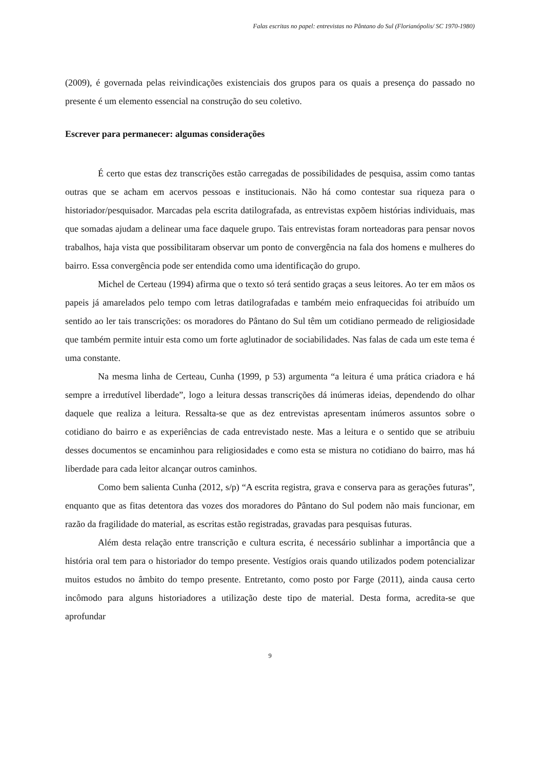Falas escritas no papel: entrevistas no Pântano do Sul (Florianópolis/ SC 1970-1980)
(2009), é governada pelas reivindicações existenciais dos grupos para os quais a presença do passado no presente é um elemento essencial na construção do seu coletivo.
Escrever para permanecer: algumas considerações
É certo que estas dez transcrições estão carregadas de possibilidades de pesquisa, assim como tantas outras que se acham em acervos pessoas e institucionais. Não há como contestar sua riqueza para o historiador/pesquisador. Marcadas pela escrita datilografada, as entrevistas expõem histórias individuais, mas que somadas ajudam a delinear uma face daquele grupo. Tais entrevistas foram norteadoras para pensar novos trabalhos, haja vista que possibilitaram observar um ponto de convergência na fala dos homens e mulheres do bairro. Essa convergência pode ser entendida como uma identificação do grupo.
Michel de Certeau (1994) afirma que o texto só terá sentido graças a seus leitores. Ao ter em mãos os papeis já amarelados pelo tempo com letras datilografadas e também meio enfraquecidas foi atribuído um sentido ao ler tais transcrições: os moradores do Pântano do Sul têm um cotidiano permeado de religiosidade que também permite intuir esta como um forte aglutinador de sociabilidades. Nas falas de cada um este tema é uma constante.
Na mesma linha de Certeau, Cunha (1999, p 53) argumenta “a leitura é uma prática criadora e há sempre a irredutível liberdade”, logo a leitura dessas transcrições dá inúmeras ideias, dependendo do olhar daquele que realiza a leitura. Ressalta-se que as dez entrevistas apresentam inúmeros assuntos sobre o cotidiano do bairro e as experiências de cada entrevistado neste. Mas a leitura e o sentido que se atribuiu desses documentos se encaminhou para religiosidades e como esta se mistura no cotidiano do bairro, mas há liberdade para cada leitor alcançar outros caminhos.
Como bem salienta Cunha (2012, s/p) “A escrita registra, grava e conserva para as gerações futuras”, enquanto que as fitas detentora das vozes dos moradores do Pântano do Sul podem não mais funcionar, em razão da fragilidade do material, as escritas estão registradas, gravadas para pesquisas futuras.
Além desta relação entre transcrição e cultura escrita, é necessário sublinhar a importância que a história oral tem para o historiador do tempo presente. Vestígios orais quando utilizados podem potencializar muitos estudos no âmbito do tempo presente. Entretanto, como posto por Farge (2011), ainda causa certo incômodo para alguns historiadores a utilização deste tipo de material. Desta forma, acredita-se que aprofundar
9